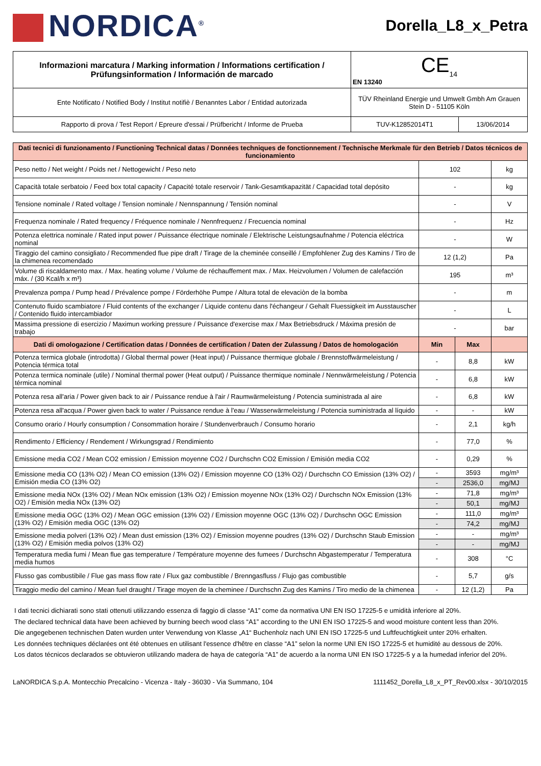NORDICA<sup>®</sup>
Dorella_L8_x_Petra
| Informazioni marcatura / Marking information / Informations certification / Prüfungsinformation / Información de marcado | CE<sub>14</sub> EN 13240 | |
| Ente Notificato / Notified Body / Institut notifiè / Benanntes Labor / Entidad autorizada | TÜV Rheinland Energie und Umwelt Gmbh Am Grauen Stein D - 51105 Köln | |
| Rapporto di prova / Test Report / Epreure d'essai / Prüfbericht / Informe de Prueba | TUV-K12852014T1 | 13/06/2014 |
| Dati tecnici di funzionamento / Functioning Technical datas / Données techniques de fonctionnement / Technische Merkmale für den Betrieb / Datos técnicos de funcionamiento | | | |
| Peso netto / Net weight / Poids net / Nettogewicht / Peso neto | 102 | | kg |
| Capacità totale serbatoio / Feed box total capacity / Capacité totale reservoir / Tank-Gesamtkapazität / Capacidad total depósito | - | | kg |
| Tensione nominale / Rated voltage / Tension nominale / Nennspannung / Tensión nominal | - | | V |
| Frequenza nominale / Rated frequency / Fréquence nominale / Nennfrequenz / Frecuencia nominal | - | | Hz |
| Potenza elettrica nominale / Rated input power / Puissance électrique nominale / Elektrische Leistungsaufnahme / Potencia eléctrica nominal | - | | W |
| Tiraggio del camino consigliato / Recommended flue pipe draft / Tirage de la cheminée conseillé / Empfohlener Zug des Kamins / Tiro de la chimenea recomendado | 12 (1,2) | | Pa |
| Volume di riscaldamento max. / Max. heating volume / Volume de réchauffement max. / Max. Heizvolumen / Volumen de calefacción máx. / (30 Kcal/h x m³) | 195 | | m³ |
| Prevalenza pompa / Pump head / Prévalence pompe / Förderhöhe Pumpe / Altura total de elevaciòn de la bomba | - | | m |
| Contenuto fluido scambiatore / Fluid contents of the exchanger / Liquide contenu dans l'échangeur / Gehalt Fluessigkeit im Ausstauscher / Contenido fluido intercambiador | - | | L |
| Massima pressione di esercizio / Maximun working pressure / Puissance d'exercise max / Max Betriebsdruck / Máxima presión de trabajo | - | | bar |
| Dati di omologazione / Certification datas / Données de certification / Daten der Zulassung / Datos de homologación | Min | Max | |
| Potenza termica globale (introdotta) / Global thermal power (Heat input) / Puissance thermique globale / Brennstoffwärmeleistung / Potencia térmica total | - | 8,8 | kW |
| Potenza termica nominale (utile) / Nominal thermal power (Heat output) / Puissance thermique nominale / Nennwärmeleistung / Potencia térmica nominal | - | 6,8 | kW |
| Potenza resa all'aria / Power given back to air / Puissance rendue à l'air / Raumwärmeleistung / Potencia suministrada al aire | - | 6,8 | kW |
| Potenza resa all'acqua / Power given back to water / Puissance rendue à l'eau / Wasserwärmeleistung / Potencia suministrada al líquido | - | - | kW |
| Consumo orario / Hourly consumption / Consommation horaire / Stundenverbrauch / Consumo horario | - | 2,1 | kg/h |
| Rendimento / Efficiency / Rendement / Wirkungsgrad / Rendimiento | - | 77,0 | % |
| Emissione media CO2 / Mean CO2 emission / Emission moyenne CO2 / Durchschn CO2 Emission / Emisión media CO2 | - | 0,29 | % |
| Emissione media CO (13% O2) / Mean CO emission (13% O2) / Emission moyenne CO (13% O2) / Durchschn CO Emission (13% O2) / Emisión media CO (13% O2) | - | 3593 | mg/m³ |
| | - | 2536,0 | mg/MJ |
| Emissione media NOx (13% O2) / Mean NOx emission (13% O2) / Emission moyenne NOx (13% O2) / Durchschn NOx Emission (13% O2) / Emisión media NOx (13% O2) | - | 71,8 | mg/m³ |
| | - | 50,1 | mg/MJ |
| Emissione media OGC (13% O2) / Mean OGC emission (13% O2) / Emission moyenne OGC (13% O2) / Durchschn OGC Emission (13% O2) / Emisión media OGC (13% O2) | - | 111,0 | mg/m³ |
| | - | 74,2 | mg/MJ |
| Emissione media polveri (13% O2) / Mean dust emission (13% O2) / Emission moyenne poudres (13% O2) / Durchschn Staub Emission (13% O2) / Emisión media polvos (13% O2) | - | - | mg/m³ |
| | - | - | mg/MJ |
| Temperatura media fumi / Mean flue gas temperature / Température moyenne des fumees / Durchschn Abgastemperatur / Temperatura media humos | - | 308 | °C |
| Flusso gas combustibile / Flue gas mass flow rate / Flux gaz combustible / Brenngasfluss / Flujo gas combustible | - | 5,7 | g/s |
| Tiraggio medio del camino / Mean fuel draught / Tirage moyen de la cheminee / Durchschn Zug des Kamins / Tiro medio de la chimenea | - | 12 (1,2) | Pa |
I dati tecnici dichiarati sono stati ottenuti utilizzando essenza di faggio di classe “A1” come da normativa UNI EN ISO 17225-5 e umidità inferiore al 20%.
The declared technical data have been achieved by burning beech wood class “A1” according to the UNI EN ISO 17225-5 and wood moisture content less than 20%.
Die angegebenen technischen Daten wurden unter Verwendung von Klasse „A1“ Buchenholz nach UNI EN ISO 17225-5 und Luftfeuchtigkeit unter 20% erhalten.
Les données techniques déclarées ont été obtenues en utilisant l'essence d'hêtre en classe “A1” selon la norme UNI EN ISO 17225-5 et humidité au dessous de 20%.
Los datos técnicos declarados se obtuvieron utilizando madera de haya de categoría “A1” de acuerdo a la norma UNI EN ISO 17225-5 y a la humedad inferior del 20%.
LaNORDICA S.p.A. Montecchio Precalcino - Vicenza - Italy - 36030 - Via Summano, 104 1111452_Dorella_L8_x_PT_Rev00.xlsx - 30/10/2015